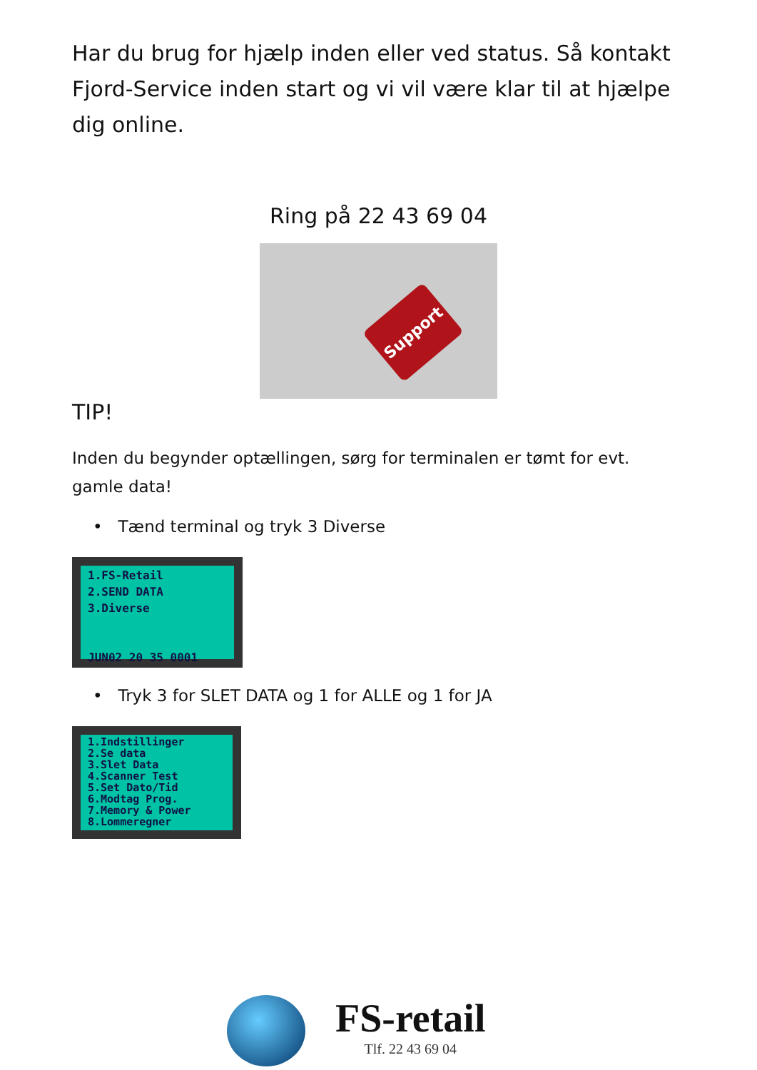Har du brug for hjælp inden eller ved status. Så kontakt Fjord-Service inden start og vi vil være klar til at hjælpe dig online.
Ring på 22 43 69 04
Support
TIP!
Inden du begynder optællingen, sørg for terminalen er tømt for evt. gamle data!
• Tænd terminal og tryk 3 Diverse
1.FS-Retail 2.SEND DATA 3.Diverse JUN02 20 35 0001
• Tryk 3 for SLET DATA og 1 for ALLE og 1 for JA
1.Indstillinger 2.Se data 3.Slet Data 4.Scanner Test 5.Set Dato/Tid 6.Modtag Prog. 7.Memory & Power 8.Lommeregner
FS-retail
Tlf. 22 43 69 04